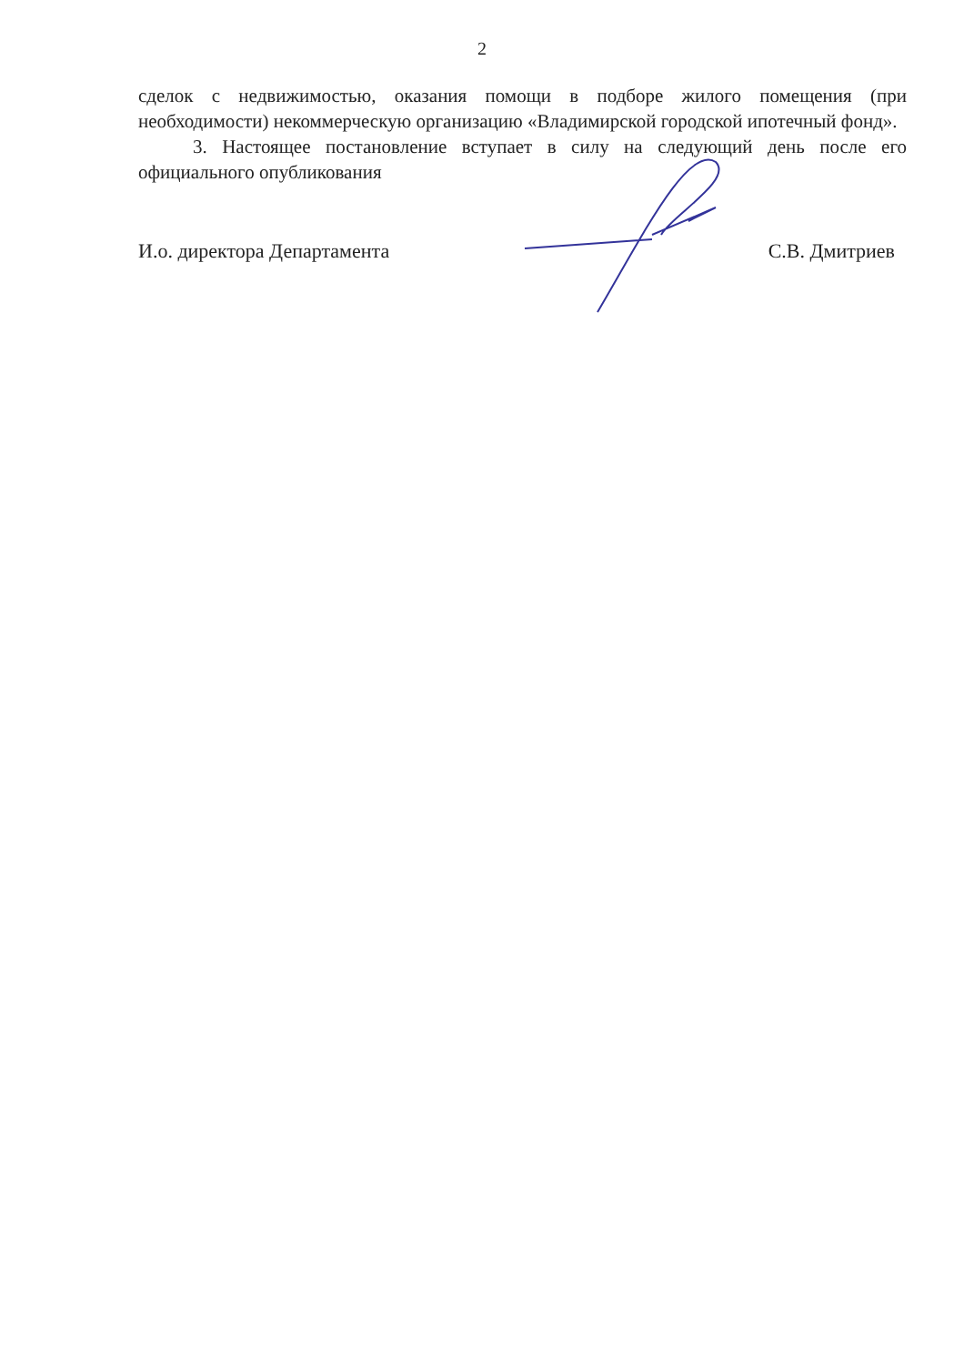2
сделок с недвижимостью, оказания помощи в подборе жилого помещения (при необходимости) некоммерческую организацию «Владимирской городской ипотечный фонд».
3. Настоящее постановление вступает в силу на следующий день после его официального опубликования
И.о. директора Департамента С.В. Дмитриев